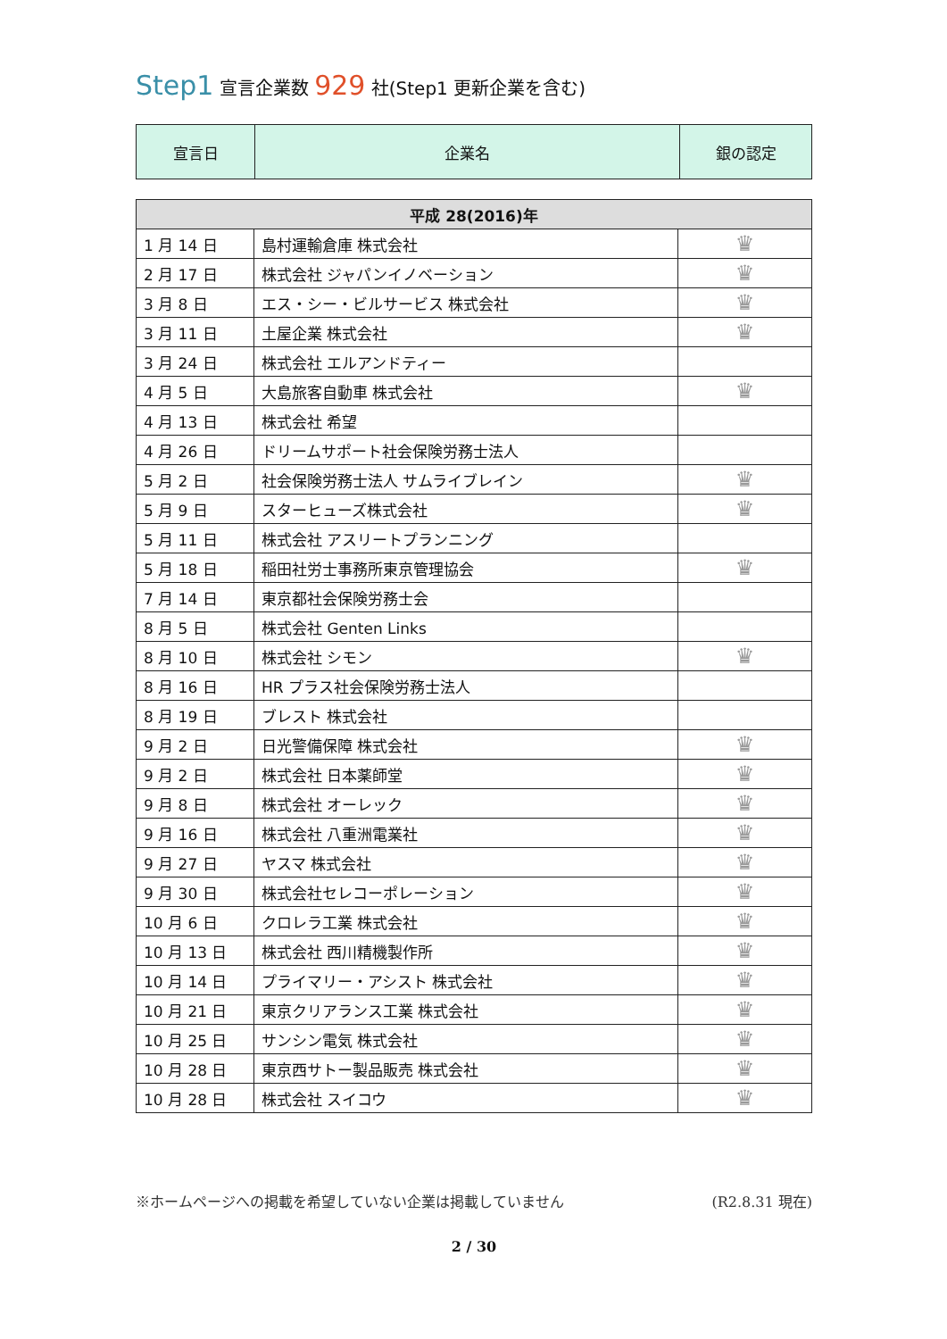Step1 宣言企業数 929 社(Step1 更新企業を含む)
| 宣言日 | 企業名 | 銀の認定 |
| 平成 28(2016)年 | | |
| --- | --- | --- |
| 1 月 14 日 | 島村運輸倉庫 株式会社 | ♛ |
| 2 月 17 日 | 株式会社 ジャパンイノベーション | ♛ |
| 3 月 8 日 | エス・シー・ビルサービス 株式会社 | ♛ |
| 3 月 11 日 | 土屋企業 株式会社 | ♛ |
| 3 月 24 日 | 株式会社 エルアンドティー | |
| 4 月 5 日 | 大島旅客自動車 株式会社 | ♛ |
| 4 月 13 日 | 株式会社 希望 | |
| 4 月 26 日 | ドリームサポート社会保険労務士法人 | |
| 5 月 2 日 | 社会保険労務士法人 サムライブレイン | ♛ |
| 5 月 9 日 | スターヒューズ株式会社 | ♛ |
| 5 月 11 日 | 株式会社 アスリートプランニング | |
| 5 月 18 日 | 稲田社労士事務所東京管理協会 | ♛ |
| 7 月 14 日 | 東京都社会保険労務士会 | |
| 8 月 5 日 | 株式会社 Genten Links | |
| 8 月 10 日 | 株式会社 シモン | ♛ |
| 8 月 16 日 | HR プラス社会保険労務士法人 | |
| 8 月 19 日 | ブレスト 株式会社 | |
| 9 月 2 日 | 日光警備保障 株式会社 | ♛ |
| 9 月 2 日 | 株式会社 日本薬師堂 | ♛ |
| 9 月 8 日 | 株式会社 オーレック | ♛ |
| 9 月 16 日 | 株式会社 八重洲電業社 | ♛ |
| 9 月 27 日 | ヤスマ 株式会社 | ♛ |
| 9 月 30 日 | 株式会社セレコーポレーション | ♛ |
| 10 月 6 日 | クロレラ工業 株式会社 | ♛ |
| 10 月 13 日 | 株式会社 西川精機製作所 | ♛ |
| 10 月 14 日 | プライマリー・アシスト 株式会社 | ♛ |
| 10 月 21 日 | 東京クリアランス工業 株式会社 | ♛ |
| 10 月 25 日 | サンシン電気 株式会社 | ♛ |
| 10 月 28 日 | 東京西サトー製品販売 株式会社 | ♛ |
| 10 月 28 日 | 株式会社 スイコウ | ♛ |
※ホームページへの掲載を希望していない企業は掲載していません (R2.8.31 現在)
2 / 30